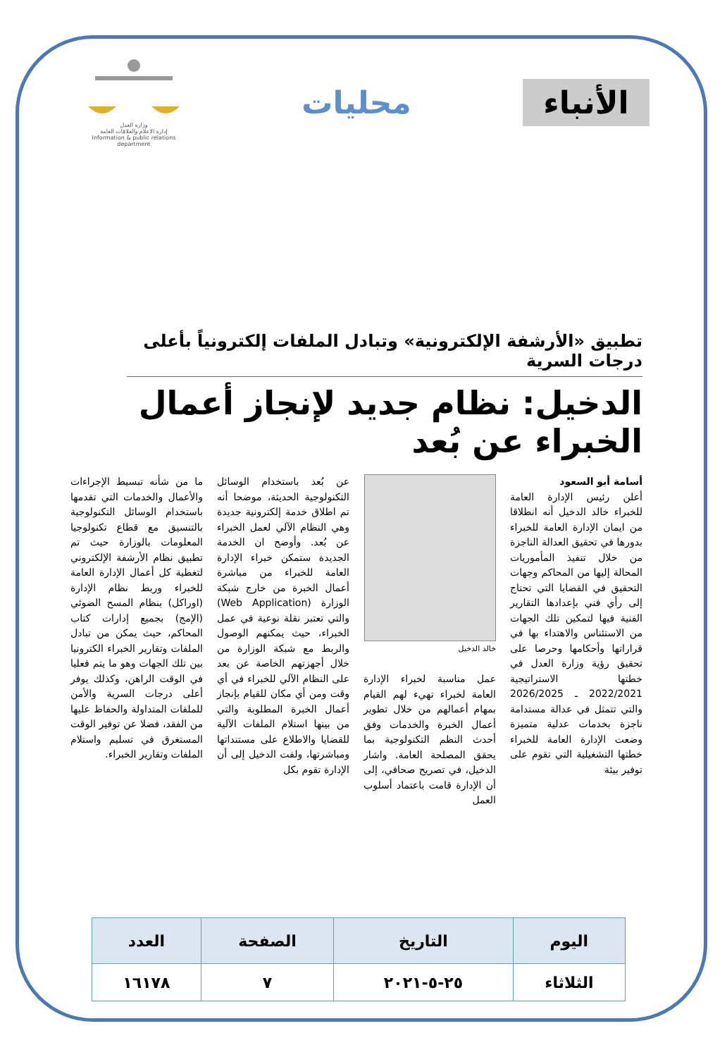الأنباء
محليات
وزارة العدل
إدارة الاعلام والعلاقات العامة
Information & public relations department
تطبيق «الأرشفة الإلكترونية» وتبادل الملفات إلكترونياً بأعلى درجات السرية
الدخيل: نظام جديد لإنجاز أعمال الخبراء عن بُعد
أسامة أبو السعود
أعلن رئيس الإدارة العامة للخبراء خالد الدخيل أنه انطلاقا من ايمان الإدارة العامة للخبراء بدورها في تحقيق العدالة الناجزة من خلال تنفيذ المأموريات المحالة إليها من المحاكم وجهات التحقيق في القضايا التي تحتاج إلى رأي فني بإعدادها التقارير الفنية فيها لتمكين تلك الجهات من الاستئناس والاهتداء بها في قراراتها وأحكامها وحرصا على تحقيق رؤية وزارة العدل في خطتها الاستراتيجية 2022/2021 ـ 2026/2025 والتي تتمثل في عدالة مستدامة ناجزة بخدمات عدلية متميزة وضعت الإدارة العامة للخبراء خطتها التشغيلية التي تقوم على توفير بيئة
خالد الدخيل
عمل مناسبة لخبراء الإدارة العامة لخبراء تهيء لهم القيام بمهام أعمالهم من خلال تطوير أعمال الخبرة والخدمات وفق أحدث النظم التكنولوجية بما يحقق المصلحة العامة. واشار الدخيل، في تصريح صحافي، إلى أن الإدارة قامت باعتماد أسلوب العمل
عن بُعد باستخدام الوسائل التكنولوجية الحديثة، موضحا أنه تم اطلاق خدمة إلكترونية جديدة وهي النظام الآلي لعمل الخبراء عن بُعد. وأوضح ان الخدمة الجديدة ستمكن خبراء الإدارة العامة للخبراء من مباشرة أعمال الخبرة من خارج شبكة الوزارة (Web Application) والتي تعتبر نقلة نوعية في عمل الخبراء، حيث يمكنهم الوصول والربط مع شبكة الوزارة من خلال أجهزتهم الخاصة عن بعد على النظام الآلي للخبراء في أي وقت ومن أي مكان للقيام بإنجاز أعمال الخبرة المطلوبة والتي من بينها استلام الملفات الآلية للقضايا والاطلاع على مستنداتها ومباشرتها، ولفت الدخيل إلى أن الإدارة تقوم بكل
ما من شأنه تبسيط الإجراءات والأعمال والخدمات التي تقدمها باستخدام الوسائل التكنولوجية بالتنسيق مع قطاع تكنولوجيا المعلومات بالوزارة حيث تم تطبيق نظام الأرشفة الإلكتروني لتغطية كل أعمال الإدارة العامة للخبراء وربط نظام الإدارة (اوراكل) بنظام المسح الضوئي (الإمج) بجميع إدارات كتاب المحاكم، حيث يمكن من تبادل الملفات وتقارير الخبراء الكترونيا بين تلك الجهات وهو ما يتم فعليا في الوقت الراهن، وكذلك يوفر أعلى درجات السرية والأمن للملفات المتداولة والحفاظ عليها من الفقد، فضلا عن توفير الوقت المستغرق في تسليم واستلام الملفات وتقارير الخبراء.
| اليوم | التاريخ | الصفحة | العدد |
| --- | --- | --- | --- |
| الثلاثاء | ٢٥-٥-٢٠٢١ | ٧ | ١٦١٧٨ |